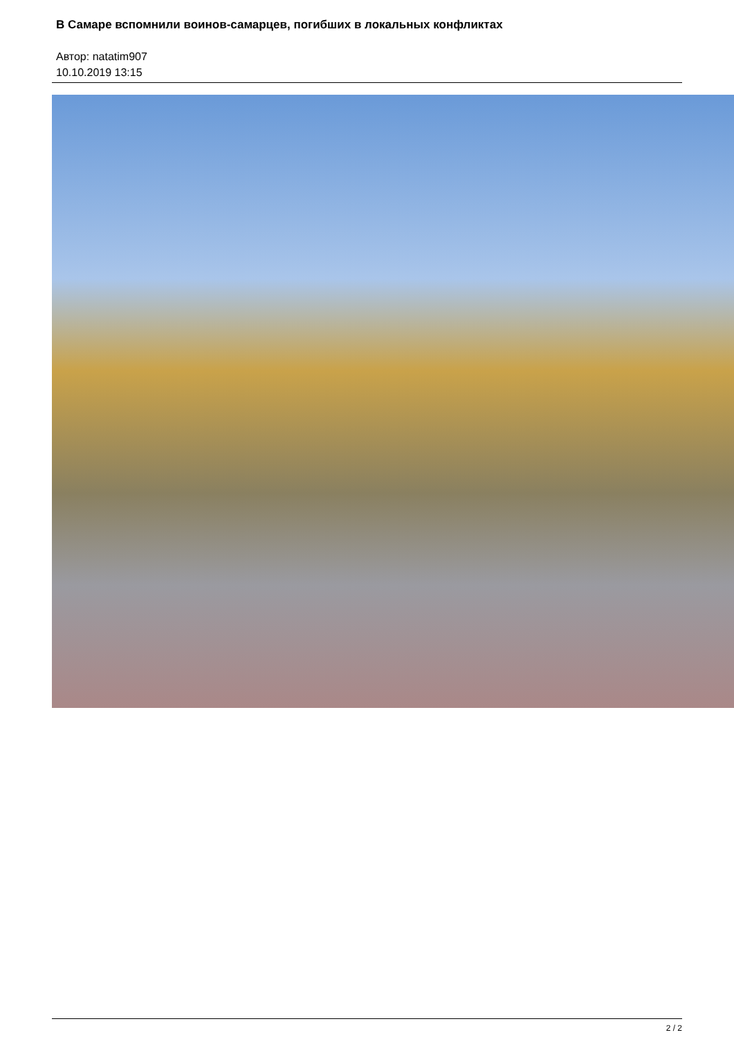В Самаре вспомнили воинов-самарцев, погибших в локальных конфликтах
Автор: natatim907
10.10.2019 13:15
2 / 2